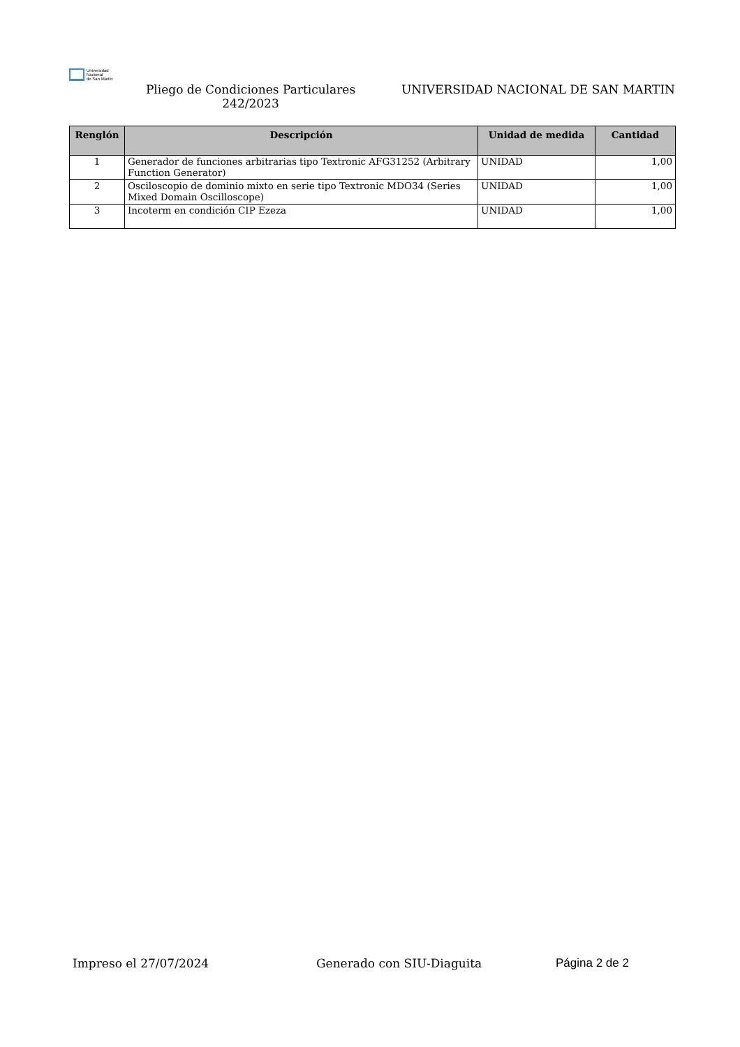Universidad
Nacional
de San Martín
Pliego de Condiciones Particulares 242/2023
UNIVERSIDAD NACIONAL DE SAN MARTIN
| Renglón | Descripción | Unidad de medida | Cantidad |
| --- | --- | --- | --- |
| 1 | Generador de funciones arbitrarias tipo Textronic AFG31252 (Arbitrary Function Generator) | UNIDAD | 1,00 |
| 2 | Osciloscopio de dominio mixto en serie tipo Textronic MDO34 (Series Mixed Domain Oscilloscope) | UNIDAD | 1,00 |
| 3 | Incoterm en condición CIP Ezeza | UNIDAD | 1,00 |
Impreso el 27/07/2024 Generado con SIU-Diaguita Página 2 de 2